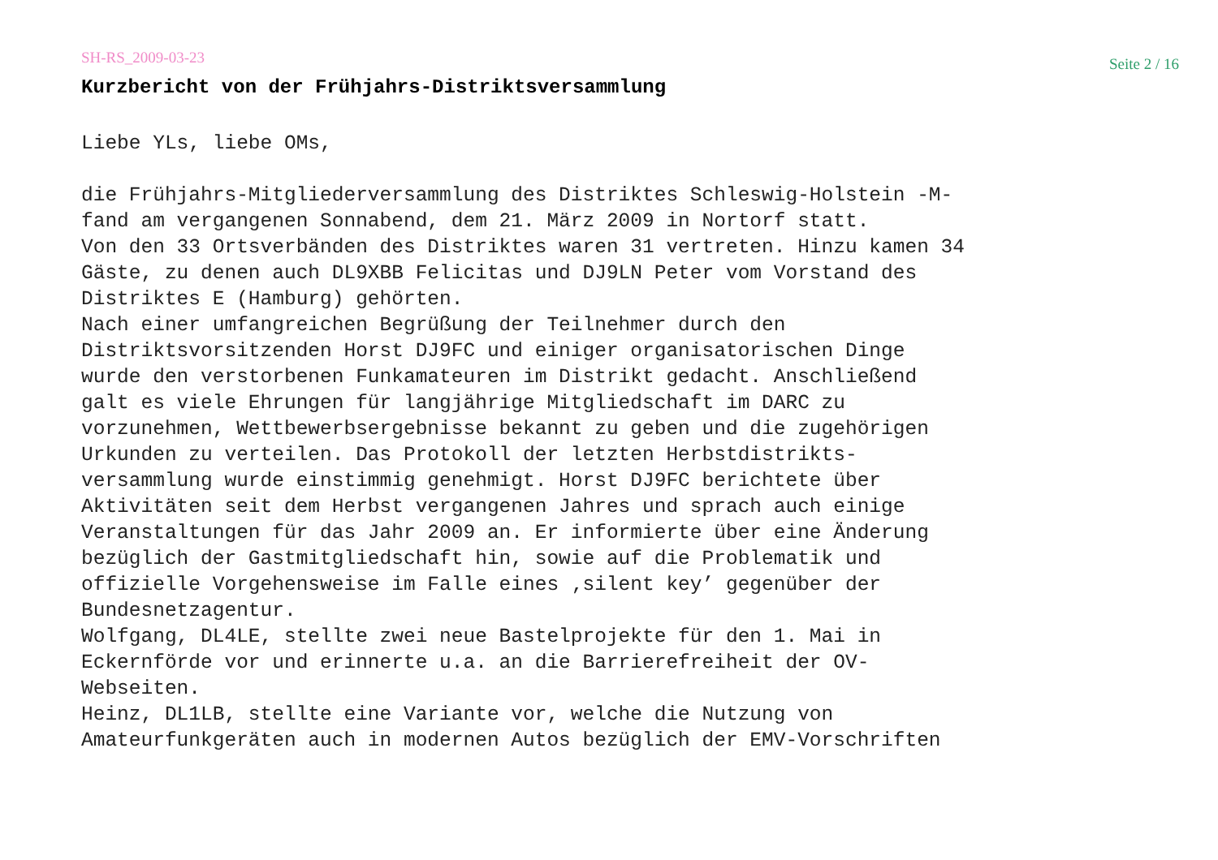SH-RS_2009-03-23 Seite 2 / 16
Kurzbericht von der Frühjahrs-Distriktsversammlung
Liebe YLs, liebe OMs,
die Frühjahrs-Mitgliederversammlung des Distriktes Schleswig-Holstein -M- fand am vergangenen Sonnabend, dem 21. März 2009 in Nortorf statt. Von den 33 Ortsverbänden des Distriktes waren 31 vertreten. Hinzu kamen 34 Gäste, zu denen auch DL9XBB Felicitas und DJ9LN Peter vom Vorstand des Distriktes E (Hamburg) gehörten. Nach einer umfangreichen Begrüßung der Teilnehmer durch den Distriktsvorsitzenden Horst DJ9FC und einiger organisatorischen Dinge wurde den verstorbenen Funkamateuren im Distrikt gedacht. Anschließend galt es viele Ehrungen für langjährige Mitgliedschaft im DARC zu vorzunehmen, Wettbewerbsergebnisse bekannt zu geben und die zugehörigen Urkunden zu verteilen. Das Protokoll der letzten Herbstdistrikts- versammlung wurde einstimmig genehmigt. Horst DJ9FC berichtete über Aktivitäten seit dem Herbst vergangenen Jahres und sprach auch einige Veranstaltungen für das Jahr 2009 an. Er informierte über eine Änderung bezüglich der Gastmitgliedschaft hin, sowie auf die Problematik und offizielle Vorgehensweise im Falle eines ‚silent key’ gegenüber der Bundesnetzagentur. Wolfgang, DL4LE, stellte zwei neue Bastelprojekte für den 1. Mai in Eckernförde vor und erinnerte u.a. an die Barrierefreiheit der OV- Webseiten. Heinz, DL1LB, stellte eine Variante vor, welche die Nutzung von Amateurfunkgeräten auch in modernen Autos bezüglich der EMV-Vorschriften